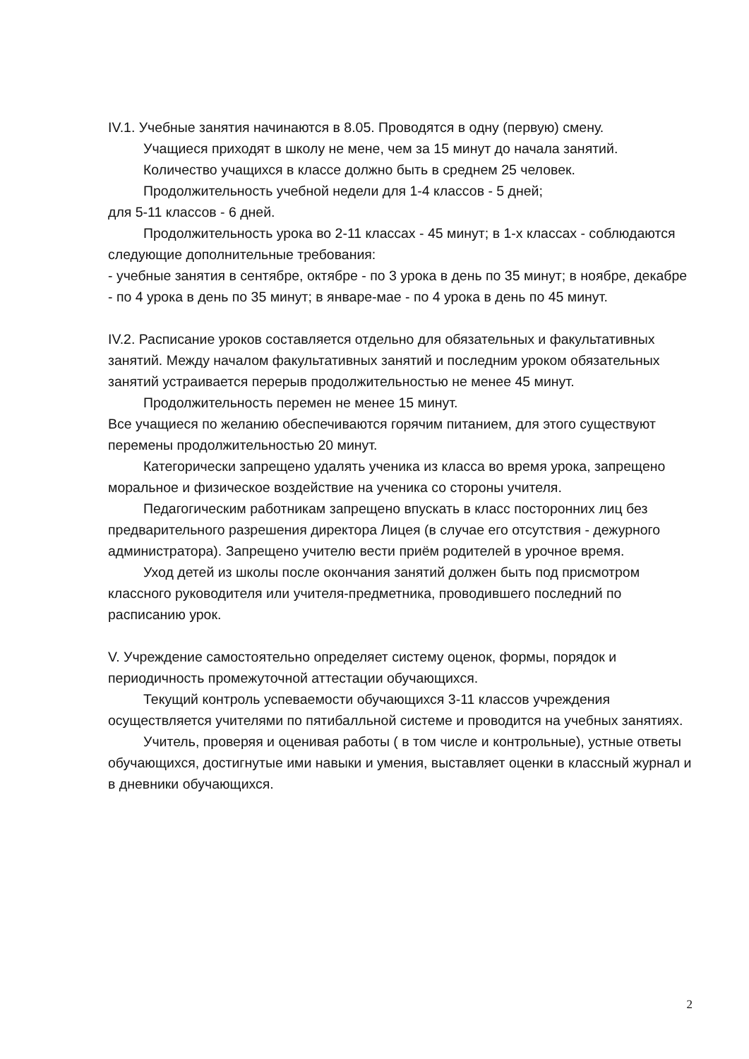IV.1. Учебные занятия начинаются в 8.05. Проводятся в одну (первую) смену.
Учащиеся приходят в школу не мене, чем за 15 минут до начала занятий.
Количество учащихся в классе должно быть в среднем 25 человек.
Продолжительность учебной недели для 1-4 классов - 5 дней;
для 5-11 классов - 6 дней.
Продолжительность урока во 2-11 классах - 45 минут; в 1-х классах - соблюдаются следующие дополнительные требования:
- учебные занятия в сентябре, октябре - по 3 урока в день по 35 минут; в ноябре, декабре - по 4 урока в день по 35 минут; в январе-мае - по 4 урока в день по 45 минут.
IV.2. Расписание уроков составляется отдельно для обязательных и факультативных занятий. Между началом факультативных занятий и последним уроком обязательных занятий устраивается перерыв продолжительностью не менее 45 минут.
Продолжительность перемен не менее 15 минут.
Все учащиеся по желанию обеспечиваются горячим питанием, для этого существуют перемены продолжительностью 20 минут.
Категорически запрещено удалять ученика из класса во время урока, запрещено моральное и физическое воздействие на ученика со стороны учителя.
Педагогическим работникам запрещено впускать в класс посторонних лиц без предварительного разрешения директора Лицея (в случае его отсутствия - дежурного администратора). Запрещено учителю вести приём родителей в урочное время.
Уход детей из школы после окончания занятий должен быть под присмотром классного руководителя или учителя-предметника, проводившего последний по расписанию урок.
V. Учреждение самостоятельно определяет систему оценок, формы, порядок и периодичность промежуточной аттестации обучающихся.
Текущий контроль успеваемости обучающихся 3-11 классов учреждения осуществляется учителями по пятибалльной системе и проводится на учебных занятиях.
Учитель, проверяя и оценивая работы ( в том числе и контрольные), устные ответы обучающихся, достигнутые ими навыки и умения, выставляет оценки в классный журнал и в дневники обучающихся.
2